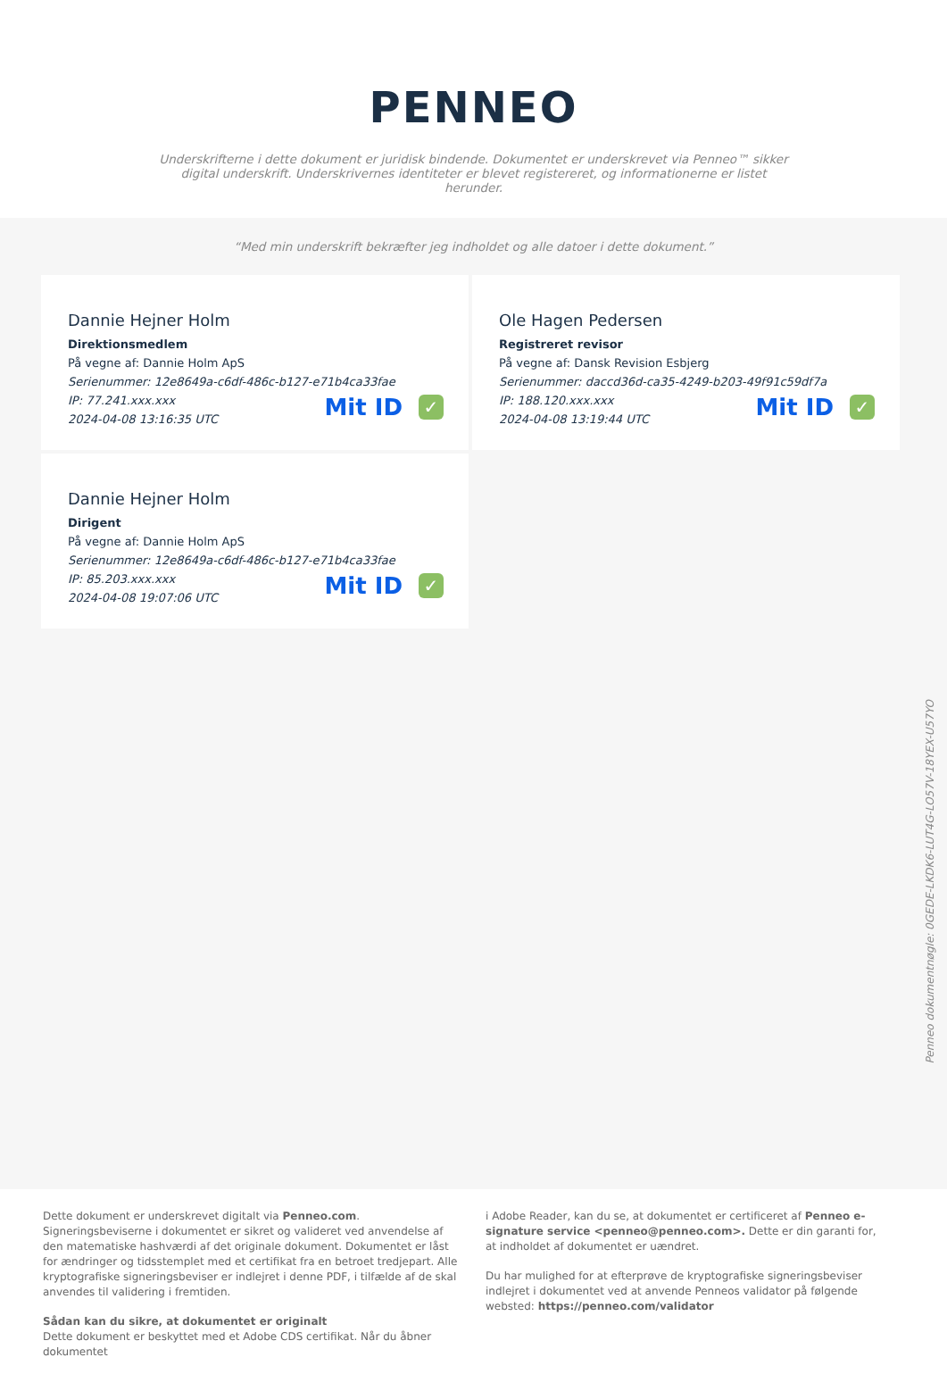PENNEO
Underskrifterne i dette dokument er juridisk bindende. Dokumentet er underskrevet via Penneo™ sikker digital underskrift. Underskrivernes identiteter er blevet registereret, og informationerne er listet herunder.
“Med min underskrift bekræfter jeg indholdet og alle datoer i dette dokument.”
Dannie Hejner Holm
Direktionsmedlem
På vegne af: Dannie Holm ApS
Serienummer: 12e8649a-c6df-486c-b127-e71b4ca33fae
IP: 77.241.xxx.xxx
2024-04-08 13:16:35 UTC
Mit ID ✓
Ole Hagen Pedersen
Registreret revisor
På vegne af: Dansk Revision Esbjerg
Serienummer: daccd36d-ca35-4249-b203-49f91c59df7a
IP: 188.120.xxx.xxx
2024-04-08 13:19:44 UTC
Mit ID ✓
Dannie Hejner Holm
Dirigent
På vegne af: Dannie Holm ApS
Serienummer: 12e8649a-c6df-486c-b127-e71b4ca33fae
IP: 85.203.xxx.xxx
2024-04-08 19:07:06 UTC
Mit ID ✓
Penneo dokumentnøgle: 0GEDE-LKDK6-LUT4G-LO57V-18YEX-U57YO
Dette dokument er underskrevet digitalt via Penneo.com. Signeringsbeviserne i dokumentet er sikret og valideret ved anvendelse af den matematiske hashværdi af det originale dokument. Dokumentet er låst for ændringer og tidsstemplet med et certifikat fra en betroet tredjepart. Alle kryptografiske signeringsbeviser er indlejret i denne PDF, i tilfælde af de skal anvendes til validering i fremtiden.
Sådan kan du sikre, at dokumentet er originalt
Dette dokument er beskyttet med et Adobe CDS certifikat. Når du åbner dokumentet
i Adobe Reader, kan du se, at dokumentet er certificeret af Penneo e-signature service <penneo@penneo.com>. Dette er din garanti for, at indholdet af dokumentet er uændret.
Du har mulighed for at efterprøve de kryptografiske signeringsbeviser indlejret i dokumentet ved at anvende Penneos validator på følgende websted: https://penneo.com/validator